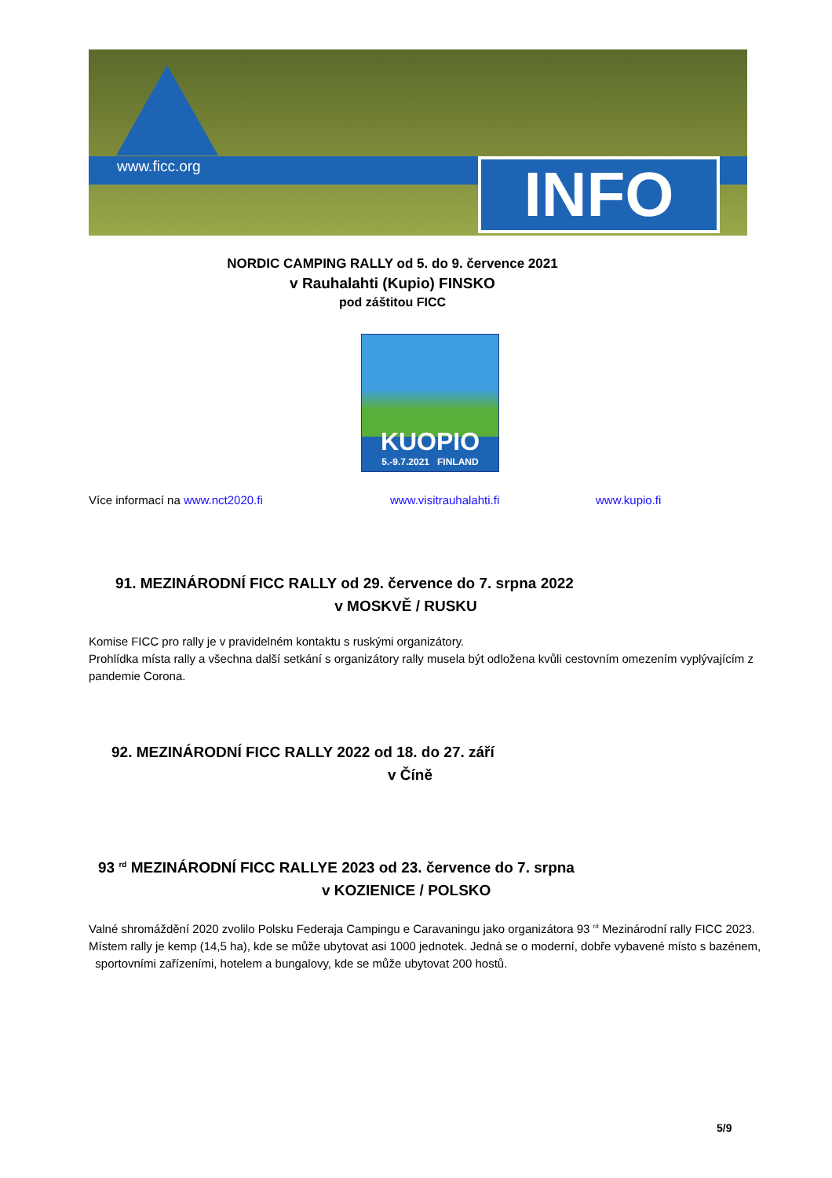www.ficc.org INFO
NORDIC CAMPING RALLY od 5. do 9. července 2021
v Rauhalahti (Kupio) FINSKO
pod záštitou FICC
KUOPIO
5.-9.7.2021 FINLAND
Více informací na www.nct2020.fi www.visitrauhalahti.fi www.kupio.fi
91. MEZINÁRODNÍ FICC RALLY od 29. července do 7. srpna 2022
v MOSKVĚ / RUSKU
Komise FICC pro rally je v pravidelném kontaktu s ruskými organizátory.
Prohlídka místa rally a všechna další setkání s organizátory rally musela být odložena kvůli cestovním omezením vyplývajícím z pandemie Corona.
92. MEZINÁRODNÍ FICC RALLY 2022 od 18. do 27. září
v Číně
93 <sup>rd</sup> MEZINÁRODNÍ FICC RALLYE 2023 od 23. července do 7. srpna
v KOZIENICE / POLSKO
Valné shromáždění 2020 zvolilo Polsku Federaja Campingu e Caravaningu jako organizátora 93 <sup>rd</sup> Mezinárodní rally FICC 2023. Místem rally je kemp (14,5 ha), kde se může ubytovat asi 1000 jednotek. Jedná se o moderní, dobře vybavené místo s bazénem, sportovními zařízeními, hotelem a bungalovy, kde se může ubytovat 200 hostů.
5/9